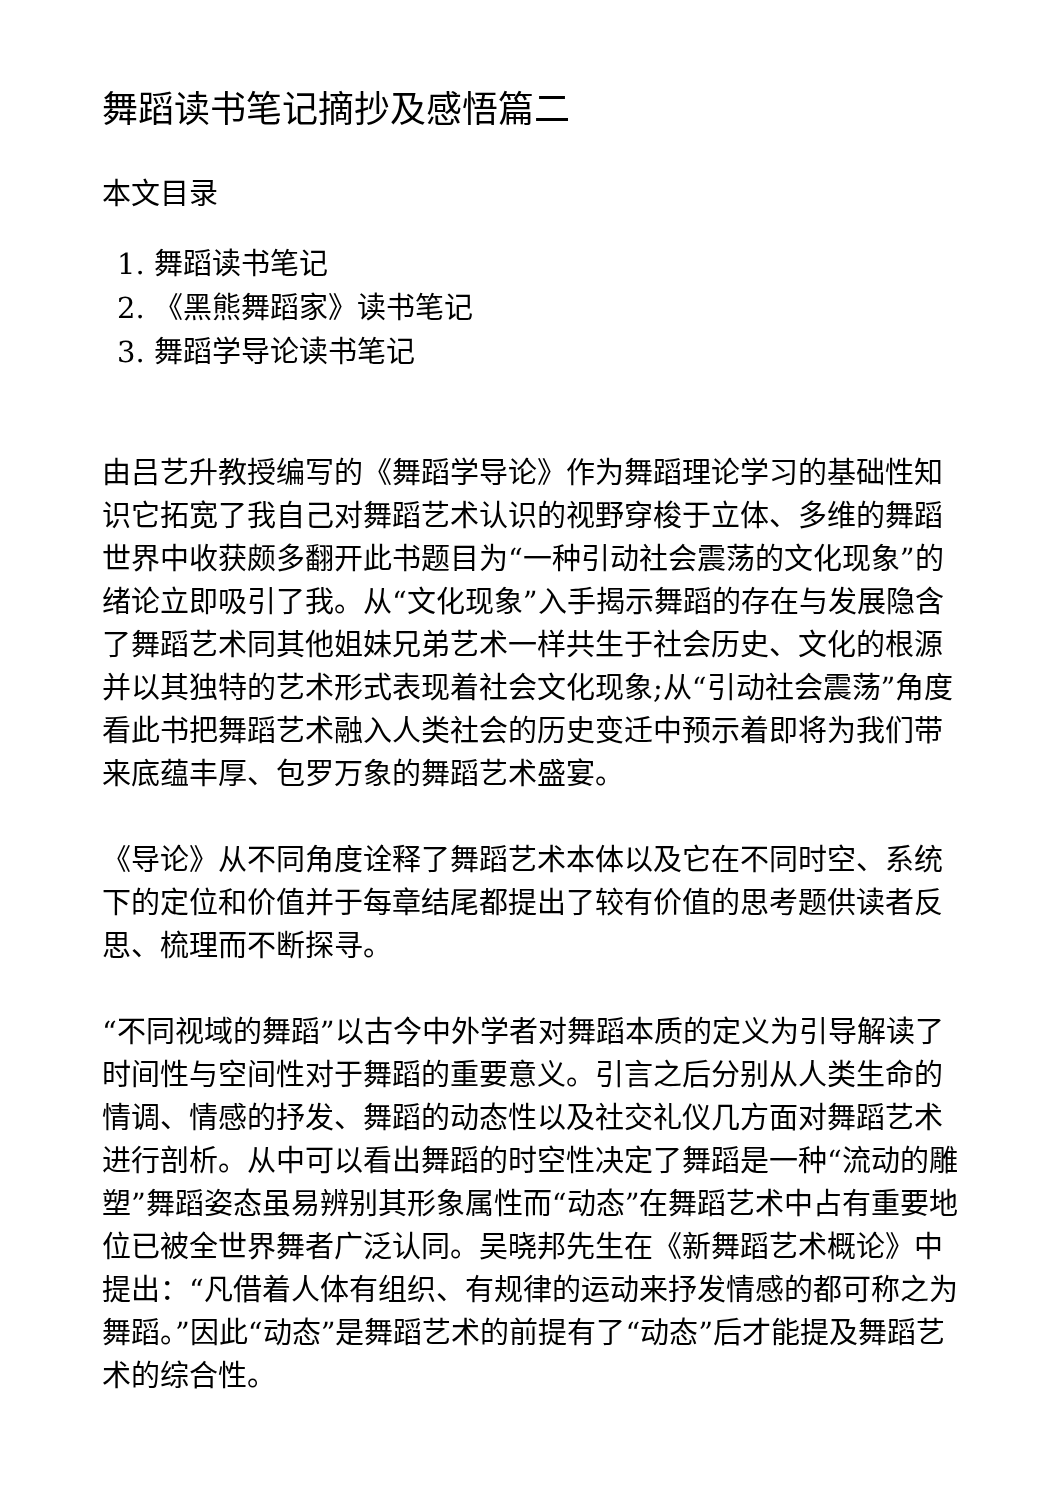舞蹈读书笔记摘抄及感悟篇二
本文目录
1. 舞蹈读书笔记
2. 《黑熊舞蹈家》读书笔记
3. 舞蹈学导论读书笔记
由吕艺升教授编写的《舞蹈学导论》作为舞蹈理论学习的基础性知识它拓宽了我自己对舞蹈艺术认识的视野穿梭于立体、多维的舞蹈世界中收获颇多翻开此书题目为“一种引动社会震荡的文化现象”的绪论立即吸引了我。从“文化现象”入手揭示舞蹈的存在与发展隐含了舞蹈艺术同其他姐妹兄弟艺术一样共生于社会历史、文化的根源并以其独特的艺术形式表现着社会文化现象;从“引动社会震荡”角度看此书把舞蹈艺术融入人类社会的历史变迁中预示着即将为我们带来底蕴丰厚、包罗万象的舞蹈艺术盛宴。
《导论》从不同角度诠释了舞蹈艺术本体以及它在不同时空、系统下的定位和价值并于每章结尾都提出了较有价值的思考题供读者反思、梳理而不断探寻。
“不同视域的舞蹈”以古今中外学者对舞蹈本质的定义为引导解读了时间性与空间性对于舞蹈的重要意义。引言之后分别从人类生命的情调、情感的抒发、舞蹈的动态性以及社交礼仪几方面对舞蹈艺术进行剖析。从中可以看出舞蹈的时空性决定了舞蹈是一种“流动的雕塑”舞蹈姿态虽易辨别其形象属性而“动态”在舞蹈艺术中占有重要地位已被全世界舞者广泛认同。吴晓邦先生在《新舞蹈艺术概论》中提出：“凡借着人体有组织、有规律的运动来抒发情感的都可称之为舞蹈。”因此“动态”是舞蹈艺术的前提有了“动态”后才能提及舞蹈艺术的综合性。